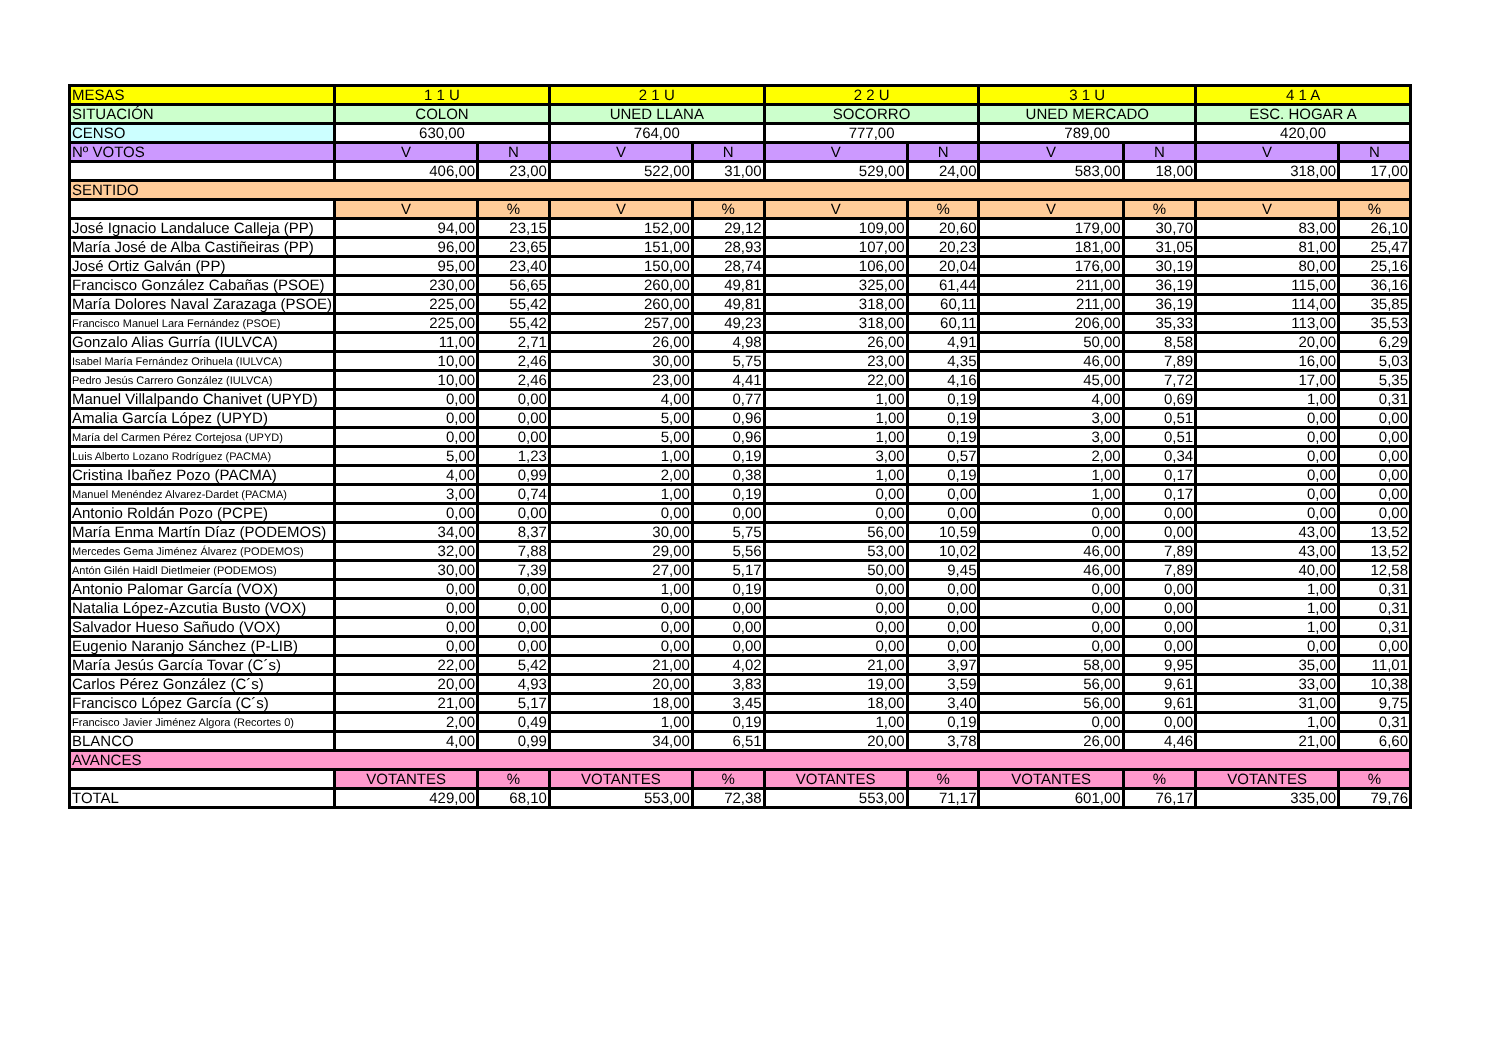| MESAS | 1 1 U | | 2 1 U | | 2 2 U | | 3 1 U | | 4 1 A | |
| --- | --- | --- | --- | --- | --- | --- | --- | --- | --- | --- |
| SITUACIÓN | COLON | | UNED LLANA | | SOCORRO | | UNED MERCADO | | ESC. HOGAR A | |
| CENSO | 630,00 | | 764,00 | | 777,00 | | 789,00 | | 420,00 | |
| Nº VOTOS | V | N | V | N | V | N | V | N | V | N |
| | 406,00 | 23,00 | 522,00 | 31,00 | 529,00 | 24,00 | 583,00 | 18,00 | 318,00 | 17,00 |
| SENTIDO | | | | | | | | | | |
| | V | % | V | % | V | % | V | % | V | % |
| José Ignacio Landaluce Calleja (PP) | 94,00 | 23,15 | 152,00 | 29,12 | 109,00 | 20,60 | 179,00 | 30,70 | 83,00 | 26,10 |
| María José de Alba Castiñeiras (PP) | 96,00 | 23,65 | 151,00 | 28,93 | 107,00 | 20,23 | 181,00 | 31,05 | 81,00 | 25,47 |
| José Ortiz Galván (PP) | 95,00 | 23,40 | 150,00 | 28,74 | 106,00 | 20,04 | 176,00 | 30,19 | 80,00 | 25,16 |
| Francisco González Cabañas (PSOE) | 230,00 | 56,65 | 260,00 | 49,81 | 325,00 | 61,44 | 211,00 | 36,19 | 115,00 | 36,16 |
| María Dolores Naval Zarazaga (PSOE) | 225,00 | 55,42 | 260,00 | 49,81 | 318,00 | 60,11 | 211,00 | 36,19 | 114,00 | 35,85 |
| Francisco Manuel Lara Fernández (PSOE) | 225,00 | 55,42 | 257,00 | 49,23 | 318,00 | 60,11 | 206,00 | 35,33 | 113,00 | 35,53 |
| Gonzalo Alias Gurría (IULVCA) | 11,00 | 2,71 | 26,00 | 4,98 | 26,00 | 4,91 | 50,00 | 8,58 | 20,00 | 6,29 |
| Isabel María Fernández Orihuela (IULVCA) | 10,00 | 2,46 | 30,00 | 5,75 | 23,00 | 4,35 | 46,00 | 7,89 | 16,00 | 5,03 |
| Pedro Jesús Carrero González (IULVCA) | 10,00 | 2,46 | 23,00 | 4,41 | 22,00 | 4,16 | 45,00 | 7,72 | 17,00 | 5,35 |
| Manuel Villalpando Chanivet (UPYD) | 0,00 | 0,00 | 4,00 | 0,77 | 1,00 | 0,19 | 4,00 | 0,69 | 1,00 | 0,31 |
| Amalia García López (UPYD) | 0,00 | 0,00 | 5,00 | 0,96 | 1,00 | 0,19 | 3,00 | 0,51 | 0,00 | 0,00 |
| María del Carmen Pérez Cortejosa (UPYD) | 0,00 | 0,00 | 5,00 | 0,96 | 1,00 | 0,19 | 3,00 | 0,51 | 0,00 | 0,00 |
| Luis Alberto Lozano Rodríguez (PACMA) | 5,00 | 1,23 | 1,00 | 0,19 | 3,00 | 0,57 | 2,00 | 0,34 | 0,00 | 0,00 |
| Cristina Ibañez Pozo (PACMA) | 4,00 | 0,99 | 2,00 | 0,38 | 1,00 | 0,19 | 1,00 | 0,17 | 0,00 | 0,00 |
| Manuel Menéndez Alvarez-Dardet (PACMA) | 3,00 | 0,74 | 1,00 | 0,19 | 0,00 | 0,00 | 1,00 | 0,17 | 0,00 | 0,00 |
| Antonio Roldán Pozo (PCPE) | 0,00 | 0,00 | 0,00 | 0,00 | 0,00 | 0,00 | 0,00 | 0,00 | 0,00 | 0,00 |
| María Enma Martín Díaz (PODEMOS) | 34,00 | 8,37 | 30,00 | 5,75 | 56,00 | 10,59 | 0,00 | 0,00 | 43,00 | 13,52 |
| Mercedes Gema Jiménez Álvarez (PODEMOS) | 32,00 | 7,88 | 29,00 | 5,56 | 53,00 | 10,02 | 46,00 | 7,89 | 43,00 | 13,52 |
| Antón Gilén Haidl Dietlmeier (PODEMOS) | 30,00 | 7,39 | 27,00 | 5,17 | 50,00 | 9,45 | 46,00 | 7,89 | 40,00 | 12,58 |
| Antonio Palomar García (VOX) | 0,00 | 0,00 | 1,00 | 0,19 | 0,00 | 0,00 | 0,00 | 0,00 | 1,00 | 0,31 |
| Natalia López-Azcutia Busto (VOX) | 0,00 | 0,00 | 0,00 | 0,00 | 0,00 | 0,00 | 0,00 | 0,00 | 1,00 | 0,31 |
| Salvador Hueso Sañudo (VOX) | 0,00 | 0,00 | 0,00 | 0,00 | 0,00 | 0,00 | 0,00 | 0,00 | 1,00 | 0,31 |
| Eugenio Naranjo Sánchez (P-LIB) | 0,00 | 0,00 | 0,00 | 0,00 | 0,00 | 0,00 | 0,00 | 0,00 | 0,00 | 0,00 |
| María Jesús García Tovar (C´s) | 22,00 | 5,42 | 21,00 | 4,02 | 21,00 | 3,97 | 58,00 | 9,95 | 35,00 | 11,01 |
| Carlos Pérez González (C´s) | 20,00 | 4,93 | 20,00 | 3,83 | 19,00 | 3,59 | 56,00 | 9,61 | 33,00 | 10,38 |
| Francisco López García (C´s) | 21,00 | 5,17 | 18,00 | 3,45 | 18,00 | 3,40 | 56,00 | 9,61 | 31,00 | 9,75 |
| Francisco Javier Jiménez Algora (Recortes 0) | 2,00 | 0,49 | 1,00 | 0,19 | 1,00 | 0,19 | 0,00 | 0,00 | 1,00 | 0,31 |
| BLANCO | 4,00 | 0,99 | 34,00 | 6,51 | 20,00 | 3,78 | 26,00 | 4,46 | 21,00 | 6,60 |
| AVANCES | | | | | | | | | | |
| | VOTANTES | % | VOTANTES | % | VOTANTES | % | VOTANTES | % | VOTANTES | % |
| TOTAL | 429,00 | 68,10 | 553,00 | 72,38 | 553,00 | 71,17 | 601,00 | 76,17 | 335,00 | 79,76 |